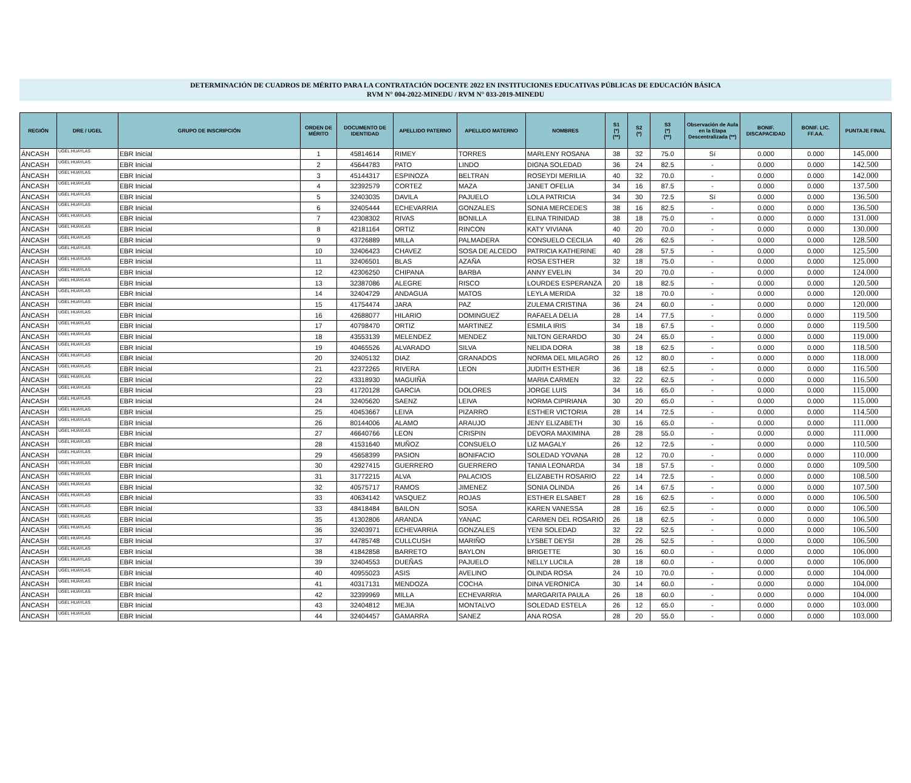DETERMINACIÓN DE CUADROS DE MÉRITO PARA LA CONTRATACIÓN DOCENTE 2022 EN INSTITUCIONES EDUCATIVAS PÚBLICAS DE EDUCACIÓN BÁSICA
RVM N° 004-2022-MINEDU / RVM N° 033-2019-MINEDU
| REGIÓN | DRE / UGEL | GRUPO DE INSCRIPCIÓN | ORDEN DE MÉRITO | DOCUMENTO DE IDENTIDAD | APELLIDO PATERNO | APELLIDO MATERNO | NOMBRES | S1 (*) (**) | S2 (*) | S3 (*) (**) | Observación de Aula en la Etapa Descentralizada (**) | BONIF. DISCAPACIDAD | BONIF. LIC. FF.AA. | PUNTAJE FINAL |
| --- | --- | --- | --- | --- | --- | --- | --- | --- | --- | --- | --- | --- | --- | --- |
| ÁNCASH | UGEL HUAYLAS | EBR Inicial | 1 | 45814614 | RIMEY | TORRES | MARLENY ROSANA | 38 | 32 | 75.0 | Sí | 0.000 | 0.000 | 145.000 |
| ÁNCASH | UGEL HUAYLAS | EBR Inicial | 2 | 45644783 | PATO | LINDO | DIGNA SOLEDAD | 36 | 24 | 82.5 | - | 0.000 | 0.000 | 142.500 |
| ÁNCASH | UGEL HUAYLAS | EBR Inicial | 3 | 45144317 | ESPINOZA | BELTRAN | ROSEYDI MERILIA | 40 | 32 | 70.0 | - | 0.000 | 0.000 | 142.000 |
| ÁNCASH | UGEL HUAYLAS | EBR Inicial | 4 | 32392579 | CORTEZ | MAZA | JANET OFELIA | 34 | 16 | 87.5 | - | 0.000 | 0.000 | 137.500 |
| ÁNCASH | UGEL HUAYLAS | EBR Inicial | 5 | 32403035 | DAVILA | PAJUELO | LOLA PATRICIA | 34 | 30 | 72.5 | Sí | 0.000 | 0.000 | 136.500 |
| ÁNCASH | UGEL HUAYLAS | EBR Inicial | 6 | 32405444 | ECHEVARRIA | GONZALES | SONIA MERCEDES | 38 | 16 | 82.5 | - | 0.000 | 0.000 | 136.500 |
| ÁNCASH | UGEL HUAYLAS | EBR Inicial | 7 | 42308302 | RIVAS | BONILLA | ELINA TRINIDAD | 38 | 18 | 75.0 | - | 0.000 | 0.000 | 131.000 |
| ÁNCASH | UGEL HUAYLAS | EBR Inicial | 8 | 42181164 | ORTIZ | RINCON | KATY VIVIANA | 40 | 20 | 70.0 | - | 0.000 | 0.000 | 130.000 |
| ÁNCASH | UGEL HUAYLAS | EBR Inicial | 9 | 43726889 | MILLA | PALMADERA | CONSUELO CECILIA | 40 | 26 | 62.5 | - | 0.000 | 0.000 | 128.500 |
| ÁNCASH | UGEL HUAYLAS | EBR Inicial | 10 | 32406423 | CHAVEZ | SOSA DE ALCEDO | PATRICIA KATHERINE | 40 | 28 | 57.5 | - | 0.000 | 0.000 | 125.500 |
| ÁNCASH | UGEL HUAYLAS | EBR Inicial | 11 | 32406501 | BLAS | AZAÑA | ROSA ESTHER | 32 | 18 | 75.0 | - | 0.000 | 0.000 | 125.000 |
| ÁNCASH | UGEL HUAYLAS | EBR Inicial | 12 | 42306250 | CHIPANA | BARBA | ANNY EVELIN | 34 | 20 | 70.0 | - | 0.000 | 0.000 | 124.000 |
| ÁNCASH | UGEL HUAYLAS | EBR Inicial | 13 | 32387086 | ALEGRE | RISCO | LOURDES ESPERANZA | 20 | 18 | 82.5 | - | 0.000 | 0.000 | 120.500 |
| ÁNCASH | UGEL HUAYLAS | EBR Inicial | 14 | 32404729 | ANDAGUA | MATOS | LEYLA MERIDA | 32 | 18 | 70.0 | - | 0.000 | 0.000 | 120.000 |
| ÁNCASH | UGEL HUAYLAS | EBR Inicial | 15 | 41754474 | JARA | PAZ | ZULEMA CRISTINA | 36 | 24 | 60.0 | - | 0.000 | 0.000 | 120.000 |
| ÁNCASH | UGEL HUAYLAS | EBR Inicial | 16 | 42688077 | HILARIO | DOMINGUEZ | RAFAELA DELIA | 28 | 14 | 77.5 | - | 0.000 | 0.000 | 119.500 |
| ÁNCASH | UGEL HUAYLAS | EBR Inicial | 17 | 40798470 | ORTIZ | MARTINEZ | ESMILA IRIS | 34 | 18 | 67.5 | - | 0.000 | 0.000 | 119.500 |
| ÁNCASH | UGEL HUAYLAS | EBR Inicial | 18 | 43553139 | MELENDEZ | MENDEZ | NILTON GERARDO | 30 | 24 | 65.0 | - | 0.000 | 0.000 | 119.000 |
| ÁNCASH | UGEL HUAYLAS | EBR Inicial | 19 | 40465526 | ALVARADO | SILVA | NELIDA DORA | 38 | 18 | 62.5 | - | 0.000 | 0.000 | 118.500 |
| ÁNCASH | UGEL HUAYLAS | EBR Inicial | 20 | 32405132 | DIAZ | GRANADOS | NORMA DEL MILAGRO | 26 | 12 | 80.0 | - | 0.000 | 0.000 | 118.000 |
| ÁNCASH | UGEL HUAYLAS | EBR Inicial | 21 | 42372265 | RIVERA | LEON | JUDITH ESTHER | 36 | 18 | 62.5 | - | 0.000 | 0.000 | 116.500 |
| ÁNCASH | UGEL HUAYLAS | EBR Inicial | 22 | 43318930 | MAGUIÑA | | MARIA CARMEN | 32 | 22 | 62.5 | - | 0.000 | 0.000 | 116.500 |
| ÁNCASH | UGEL HUAYLAS | EBR Inicial | 23 | 41720128 | GARCIA | DOLORES | JORGE LUIS | 34 | 16 | 65.0 | - | 0.000 | 0.000 | 115.000 |
| ÁNCASH | UGEL HUAYLAS | EBR Inicial | 24 | 32405620 | SAENZ | LEIVA | NORMA CIPIRIANA | 30 | 20 | 65.0 | - | 0.000 | 0.000 | 115.000 |
| ÁNCASH | UGEL HUAYLAS | EBR Inicial | 25 | 40453667 | LEIVA | PIZARRO | ESTHER VICTORIA | 28 | 14 | 72.5 | - | 0.000 | 0.000 | 114.500 |
| ÁNCASH | UGEL HUAYLAS | EBR Inicial | 26 | 80144006 | ALAMO | ARAUJO | JENY ELIZABETH | 30 | 16 | 65.0 | - | 0.000 | 0.000 | 111.000 |
| ÁNCASH | UGEL HUAYLAS | EBR Inicial | 27 | 46640766 | LEON | CRISPIN | DEVORA MAXIMINA | 28 | 28 | 55.0 | - | 0.000 | 0.000 | 111.000 |
| ÁNCASH | UGEL HUAYLAS | EBR Inicial | 28 | 41531640 | MUÑOZ | CONSUELO | LIZ MAGALY | 26 | 12 | 72.5 | - | 0.000 | 0.000 | 110.500 |
| ÁNCASH | UGEL HUAYLAS | EBR Inicial | 29 | 45658399 | PASION | BONIFACIO | SOLEDAD YOVANA | 28 | 12 | 70.0 | - | 0.000 | 0.000 | 110.000 |
| ÁNCASH | UGEL HUAYLAS | EBR Inicial | 30 | 42927415 | GUERRERO | GUERRERO | TANIA LEONARDA | 34 | 18 | 57.5 | - | 0.000 | 0.000 | 109.500 |
| ÁNCASH | UGEL HUAYLAS | EBR Inicial | 31 | 31772215 | ALVA | PALACIOS | ELIZABETH ROSARIO | 22 | 14 | 72.5 | - | 0.000 | 0.000 | 108.500 |
| ÁNCASH | UGEL HUAYLAS | EBR Inicial | 32 | 40575717 | RAMOS | JIMENEZ | SONIA OLINDA | 26 | 14 | 67.5 | - | 0.000 | 0.000 | 107.500 |
| ÁNCASH | UGEL HUAYLAS | EBR Inicial | 33 | 40634142 | VASQUEZ | ROJAS | ESTHER ELSABET | 28 | 16 | 62.5 | - | 0.000 | 0.000 | 106.500 |
| ÁNCASH | UGEL HUAYLAS | EBR Inicial | 33 | 48418484 | BAILON | SOSA | KAREN VANESSA | 28 | 16 | 62.5 | - | 0.000 | 0.000 | 106.500 |
| ÁNCASH | UGEL HUAYLAS | EBR Inicial | 35 | 41302806 | ARANDA | YANAC | CARMEN DEL ROSARIO | 26 | 18 | 62.5 | - | 0.000 | 0.000 | 106.500 |
| ÁNCASH | UGEL HUAYLAS | EBR Inicial | 36 | 32403971 | ECHEVARRIA | GONZALES | YENI SOLEDAD | 32 | 22 | 52.5 | - | 0.000 | 0.000 | 106.500 |
| ÁNCASH | UGEL HUAYLAS | EBR Inicial | 37 | 44785748 | CULLCUSH | MARIÑO | LYSBET DEYSI | 28 | 26 | 52.5 | - | 0.000 | 0.000 | 106.500 |
| ÁNCASH | UGEL HUAYLAS | EBR Inicial | 38 | 41842858 | BARRETO | BAYLON | BRIGETTE | 30 | 16 | 60.0 | - | 0.000 | 0.000 | 106.000 |
| ÁNCASH | UGEL HUAYLAS | EBR Inicial | 39 | 32404553 | DUEÑAS | PAJUELO | NELLY LUCILA | 28 | 18 | 60.0 | - | 0.000 | 0.000 | 106.000 |
| ÁNCASH | UGEL HUAYLAS | EBR Inicial | 40 | 40955023 | ASIS | AVELINO | OLINDA ROSA | 24 | 10 | 70.0 | - | 0.000 | 0.000 | 104.000 |
| ÁNCASH | UGEL HUAYLAS | EBR Inicial | 41 | 40317131 | MENDOZA | COCHA | DINA VERONICA | 30 | 14 | 60.0 | - | 0.000 | 0.000 | 104.000 |
| ÁNCASH | UGEL HUAYLAS | EBR Inicial | 42 | 32399969 | MILLA | ECHEVARRIA | MARGARITA PAULA | 26 | 18 | 60.0 | - | 0.000 | 0.000 | 104.000 |
| ÁNCASH | UGEL HUAYLAS | EBR Inicial | 43 | 32404812 | MEJIA | MONTALVO | SOLEDAD ESTELA | 26 | 12 | 65.0 | - | 0.000 | 0.000 | 103.000 |
| ÁNCASH | UGEL HUAYLAS | EBR Inicial | 44 | 32404457 | GAMARRA | SANEZ | ANA ROSA | 28 | 20 | 55.0 | - | 0.000 | 0.000 | 103.000 |